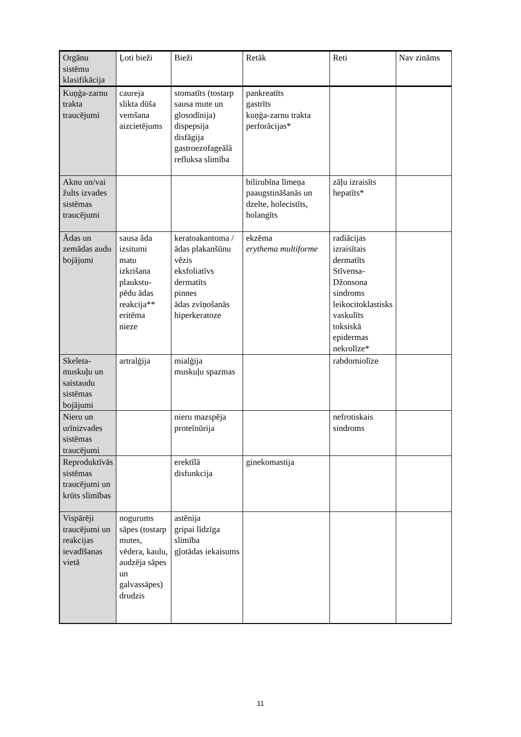| Orgānu sistēmu klasifikācija | Ļoti bieži | Bieži | Retāk | Reti | Nav zināms |
| --- | --- | --- | --- | --- | --- |
| Kuņģa-zarnu trakta traucējumi | caureja slikta dūša vemšana aizcietējums | stomatīts (tostarp sausa mute un glosodīnija) dispepsija disfāgija gastroezofageālā refluksa slimība | pankreatīts gastrīts kuņģa-zarnu trakta perforācijas* | | |
| Aknu un/vai žults izvades sistēmas traucējumi | | | bilirubīna līmeņa paaugstināšanās un dzelte, holecistīts, holangīts | zāļu izraisīts hepatīts* | |
| Ādas un zemādas audu bojājumi | sausa āda izsitumi matu izkrišana plaukstu-pēdu ādas reakcija** eritēma nieze | keratoakantoma / ādas plakanšūnu vēzis eksfoliatīvs dermatīts pinnes ādas zvīņošanās hiperkeratoze | ekzēma erythema multiforme | radiācijas izraisītais dermatīts Stīvensa-Džonsona sindroms leikocitoklastisks vaskulīts toksiskā epidermas nekrolīze* | |
| Skeleta-muskuļu un saistaudu sistēmas bojājumi | artralģija | mialģija muskuļu spazmas | | rabdomiolīze | |
| Nieru un urīnizvades sistēmas traucējumi | | nieru mazspēja proteīnūrija | | nefrotiskais sindroms | |
| Reproduktīvās sistēmas traucējumi un krūts slimības | | erektīlā disfunkcija | ginekomastija | | |
| Vispārēji traucējumi un reakcijas ievadīšanas vietā | nogurums sāpes (tostarp mutes, vēdera, kaulu, audzēja sāpes un galvassāpes) drudzis | astēnija gripai līdzīga slimība gļotādas iekaisums | | | |
11